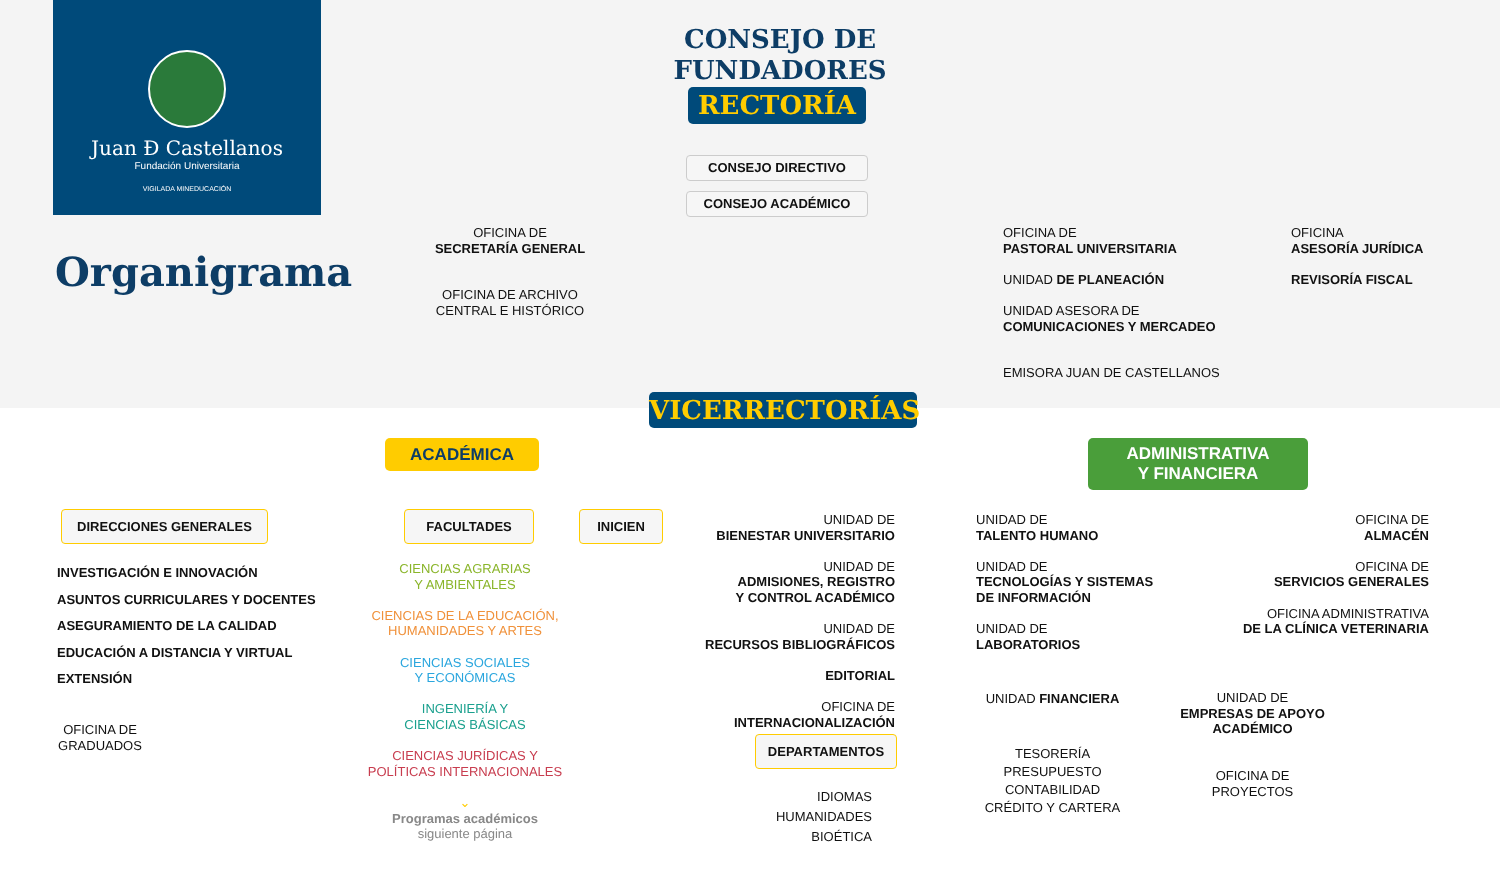Juan Đ Castellanos
Fundación Universitaria
VIGILADA MINEDUCACIÓN
Organigrama
CONSEJO DE FUNDADORES
RECTORÍA
CONSEJO DIRECTIVO
CONSEJO ACADÉMICO
OFICINA DE
SECRETARÍA GENERAL
OFICINA DE ARCHIVO
CENTRAL E HISTÓRICO
OFICINA DE
PASTORAL UNIVERSITARIA
UNIDAD DE PLANEACIÓN
UNIDAD ASESORA DE
COMUNICACIONES Y MERCADEO
EMISORA JUAN DE CASTELLANOS
OFICINA
ASESORÍA JURÍDICA
REVISORÍA FISCAL
VICERRECTORÍAS
ACADÉMICA
ADMINISTRATIVA
Y FINANCIERA
DIRECCIONES GENERALES FACULTADES INICIEN
INVESTIGACIÓN E INNOVACIÓN
ASUNTOS CURRICULARES Y DOCENTES
ASEGURAMIENTO DE LA CALIDAD
EDUCACIÓN A DISTANCIA Y VIRTUAL
EXTENSIÓN
OFICINA DE
GRADUADOS
CIENCIAS AGRARIAS
Y AMBIENTALES
CIENCIAS DE LA EDUCACIÓN,
HUMANIDADES Y ARTES
CIENCIAS SOCIALES
Y ECONÓMICAS
INGENIERÍA Y
CIENCIAS BÁSICAS
CIENCIAS JURÍDICAS Y
POLÍTICAS INTERNACIONALES
⌄
Programas académicos
siguiente página
UNIDAD DE
BIENESTAR UNIVERSITARIO
UNIDAD DE
ADMISIONES, REGISTRO
Y CONTROL ACADÉMICO
UNIDAD DE
RECURSOS BIBLIOGRÁFICOS
EDITORIAL
OFICINA DE
INTERNACIONALIZACIÓN
DEPARTAMENTOS
IDIOMAS
HUMANIDADES
BIOÉTICA
UNIDAD DE
TALENTO HUMANO
UNIDAD DE
TECNOLOGÍAS Y SISTEMAS
DE INFORMACIÓN
UNIDAD DE
LABORATORIOS
OFICINA DE
ALMACÉN
OFICINA DE
SERVICIOS GENERALES
OFICINA ADMINISTRATIVA
DE LA CLÍNICA VETERINARIA
UNIDAD FINANCIERA
TESORERÍA
PRESUPUESTO
CONTABILIDAD
CRÉDITO Y CARTERA
UNIDAD DE
EMPRESAS DE APOYO
ACADÉMICO
OFICINA DE
PROYECTOS